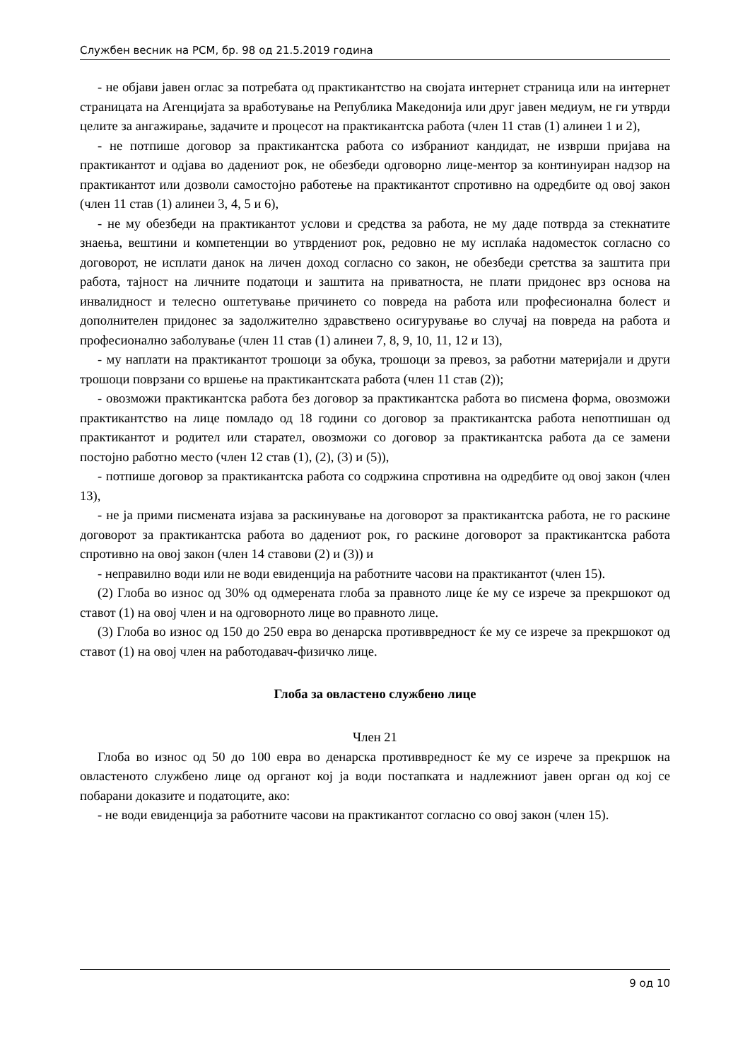Службен весник на РСМ, бр. 98 од 21.5.2019 година
- не објави јавен оглас за потребата од практикантство на својата интернет страница или на интернет страницата на Агенцијата за вработување на Република Македонија или друг јавен медиум, не ги утврди целите за ангажирање, задачите и процесот на практикантска работа (член 11 став (1) алинеи 1 и 2),
- не потпише договор за практикантска работа со избраниот кандидат, не изврши пријава на практикантот и одјава во дадениот рок, не обезбеди одговорно лице-ментор за континуиран надзор на практикантот или дозволи самостојно работење на практикантот спротивно на одредбите од овој закон (член 11 став (1) алинеи 3, 4, 5 и 6),
- не му обезбеди на практикантот услови и средства за работа, не му даде потврда за стекнатите знаења, вештини и компетенции во утврдениот рок, редовно не му исплаќа надоместок согласно со договорот, не исплати данок на личен доход согласно со закон, не обезбеди сретства за заштита при работа, тајност на личните податоци и заштита на приватноста, не плати придонес врз основа на инвалидност и телесно оштетување причинето со повреда на работа или професионална болест и дополнителен придонес за задолжително здравствено осигурување во случај на повреда на работа и професионално заболување (член 11 став (1) алинеи 7, 8, 9, 10, 11, 12 и 13),
- му наплати на практикантот трошоци за обука, трошоци за превоз, за работни материјали и други трошоци поврзани со вршење на практикантската работа (член 11 став (2));
- овозможи практикантска работа без договор за практикантска работа во писмена форма, овозможи практикантство на лице помладо од 18 години со договор за практикантска работа непотпишан од практикантот и родител или старател, овозможи со договор за практикантска работа да се замени постојно работно место (член 12 став (1), (2), (3) и (5)),
- потпише договор за практикантска работа со содржина спротивна на одредбите од овој закон (член 13),
- не ја прими писмената изјава за раскинување на договорот за практикантска работа, не го раскине договорот за практикантска работа во дадениот рок, го раскине договорот за практикантска работа спротивно на овој закон (член 14 ставови (2) и (3)) и
- неправилно води или не води евиденција на работните часови на практикантот (член 15).
(2) Глоба во износ од 30% од одмерената глоба за правното лице ќе му се изрече за прекршокот од ставот (1) на овој член и на одговорното лице во правното лице.
(3) Глоба во износ од 150 до 250 евра во денарска противвредност ќе му се изрече за прекршокот од ставот (1) на овој член на работодавач-физичко лице.
Глоба за овластено службено лице
Член 21
Глоба во износ од 50 до 100 евра во денарска противвредност ќе му се изрече за прекршок на овластеното службено лице од органот кој ја води постапката и надлежниот јавен орган од кој се побарани доказите и податоците, ако:
- не води евиденција за работните часови на практикантот согласно со овој закон (член 15).
9 од 10